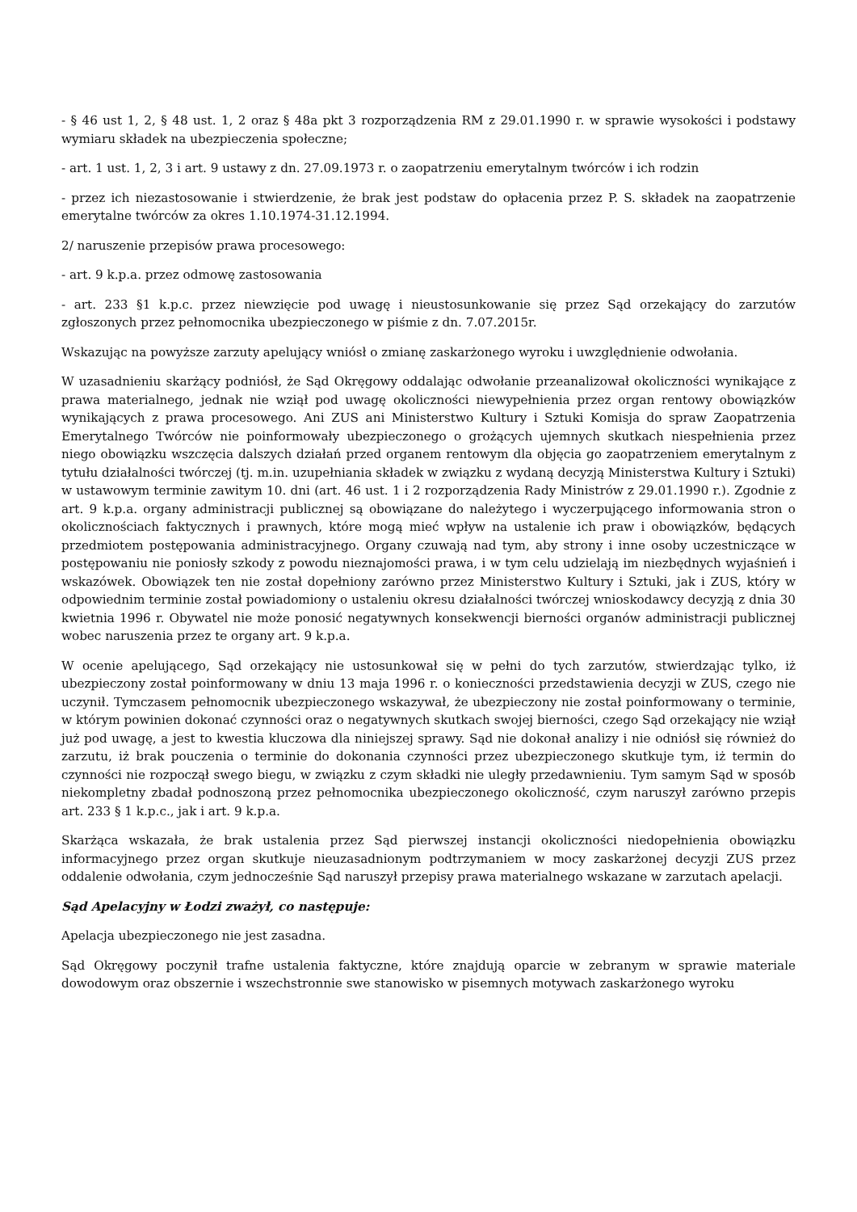- § 46 ust 1, 2, § 48 ust. 1, 2 oraz § 48a pkt 3 rozporządzenia RM z 29.01.1990 r. w sprawie wysokości i podstawy wymiaru składek na ubezpieczenia społeczne;
- art. 1 ust. 1, 2, 3 i art. 9 ustawy z dn. 27.09.1973 r. o zaopatrzeniu emerytalnym twórców i ich rodzin
- przez ich niezastosowanie i stwierdzenie, że brak jest podstaw do opłacenia przez P. S. składek na zaopatrzenie emerytalne twórców za okres 1.10.1974-31.12.1994.
2/ naruszenie przepisów prawa procesowego:
- art. 9 k.p.a. przez odmowę zastosowania
- art. 233 §1 k.p.c. przez niewzięcie pod uwagę i nieustosunkowanie się przez Sąd orzekający do zarzutów zgłoszonych przez pełnomocnika ubezpieczonego w piśmie z dn. 7.07.2015r.
Wskazując na powyższe zarzuty apelujący wniósł o zmianę zaskarżonego wyroku i uwzględnienie odwołania.
W uzasadnieniu skarżący podniósł, że Sąd Okręgowy oddalając odwołanie przeanalizował okoliczności wynikające z prawa materialnego, jednak nie wziął pod uwagę okoliczności niewypełnienia przez organ rentowy obowiązków wynikających z prawa procesowego. Ani ZUS ani Ministerstwo Kultury i Sztuki Komisja do spraw Zaopatrzenia Emerytalnego Twórców nie poinformowały ubezpieczonego o grożących ujemnych skutkach niespełnienia przez niego obowiązku wszczęcia dalszych działań przed organem rentowym dla objęcia go zaopatrzeniem emerytalnym z tytułu działalności twórczej (tj. m.in. uzupełniania składek w związku z wydaną decyzją Ministerstwa Kultury i Sztuki) w ustawowym terminie zawitym 10. dni (art. 46 ust. 1 i 2 rozporządzenia Rady Ministrów z 29.01.1990 r.). Zgodnie z art. 9 k.p.a. organy administracji publicznej są obowiązane do należytego i wyczerpującego informowania stron o okolicznościach faktycznych i prawnych, które mogą mieć wpływ na ustalenie ich praw i obowiązków, będących przedmiotem postępowania administracyjnego. Organy czuwają nad tym, aby strony i inne osoby uczestniczące w postępowaniu nie poniosły szkody z powodu nieznajomości prawa, i w tym celu udzielają im niezbędnych wyjaśnień i wskazówek. Obowiązek ten nie został dopełniony zarówno przez Ministerstwo Kultury i Sztuki, jak i ZUS, który w odpowiednim terminie został powiadomiony o ustaleniu okresu działalności twórczej wnioskodawcy decyzją z dnia 30 kwietnia 1996 r. Obywatel nie może ponosić negatywnych konsekwencji bierności organów administracji publicznej wobec naruszenia przez te organy art. 9 k.p.a.
W ocenie apelującego, Sąd orzekający nie ustosunkował się w pełni do tych zarzutów, stwierdzając tylko, iż ubezpieczony został poinformowany w dniu 13 maja 1996 r. o konieczności przedstawienia decyzji w ZUS, czego nie uczynił. Tymczasem pełnomocnik ubezpieczonego wskazywał, że ubezpieczony nie został poinformowany o terminie, w którym powinien dokonać czynności oraz o negatywnych skutkach swojej bierności, czego Sąd orzekający nie wziął już pod uwagę, a jest to kwestia kluczowa dla niniejszej sprawy. Sąd nie dokonał analizy i nie odniósł się również do zarzutu, iż brak pouczenia o terminie do dokonania czynności przez ubezpieczonego skutkuje tym, iż termin do czynności nie rozpoczął swego biegu, w związku z czym składki nie uległy przedawnieniu. Tym samym Sąd w sposób niekompletny zbadał podnoszoną przez pełnomocnika ubezpieczonego okoliczność, czym naruszył zarówno przepis art. 233 § 1 k.p.c., jak i art. 9 k.p.a.
Skarżąca wskazała, że brak ustalenia przez Sąd pierwszej instancji okoliczności niedopełnienia obowiązku informacyjnego przez organ skutkuje nieuzasadnionym podtrzymaniem w mocy zaskarżonej decyzji ZUS przez oddalenie odwołania, czym jednocześnie Sąd naruszył przepisy prawa materialnego wskazane w zarzutach apelacji.
Sąd Apelacyjny w Łodzi zważył, co następuje:
Apelacja ubezpieczonego nie jest zasadna.
Sąd Okręgowy poczynił trafne ustalenia faktyczne, które znajdują oparcie w zebranym w sprawie materiale dowodowym oraz obszernie i wszechstronnie swe stanowisko w pisemnych motywach zaskarżonego wyroku